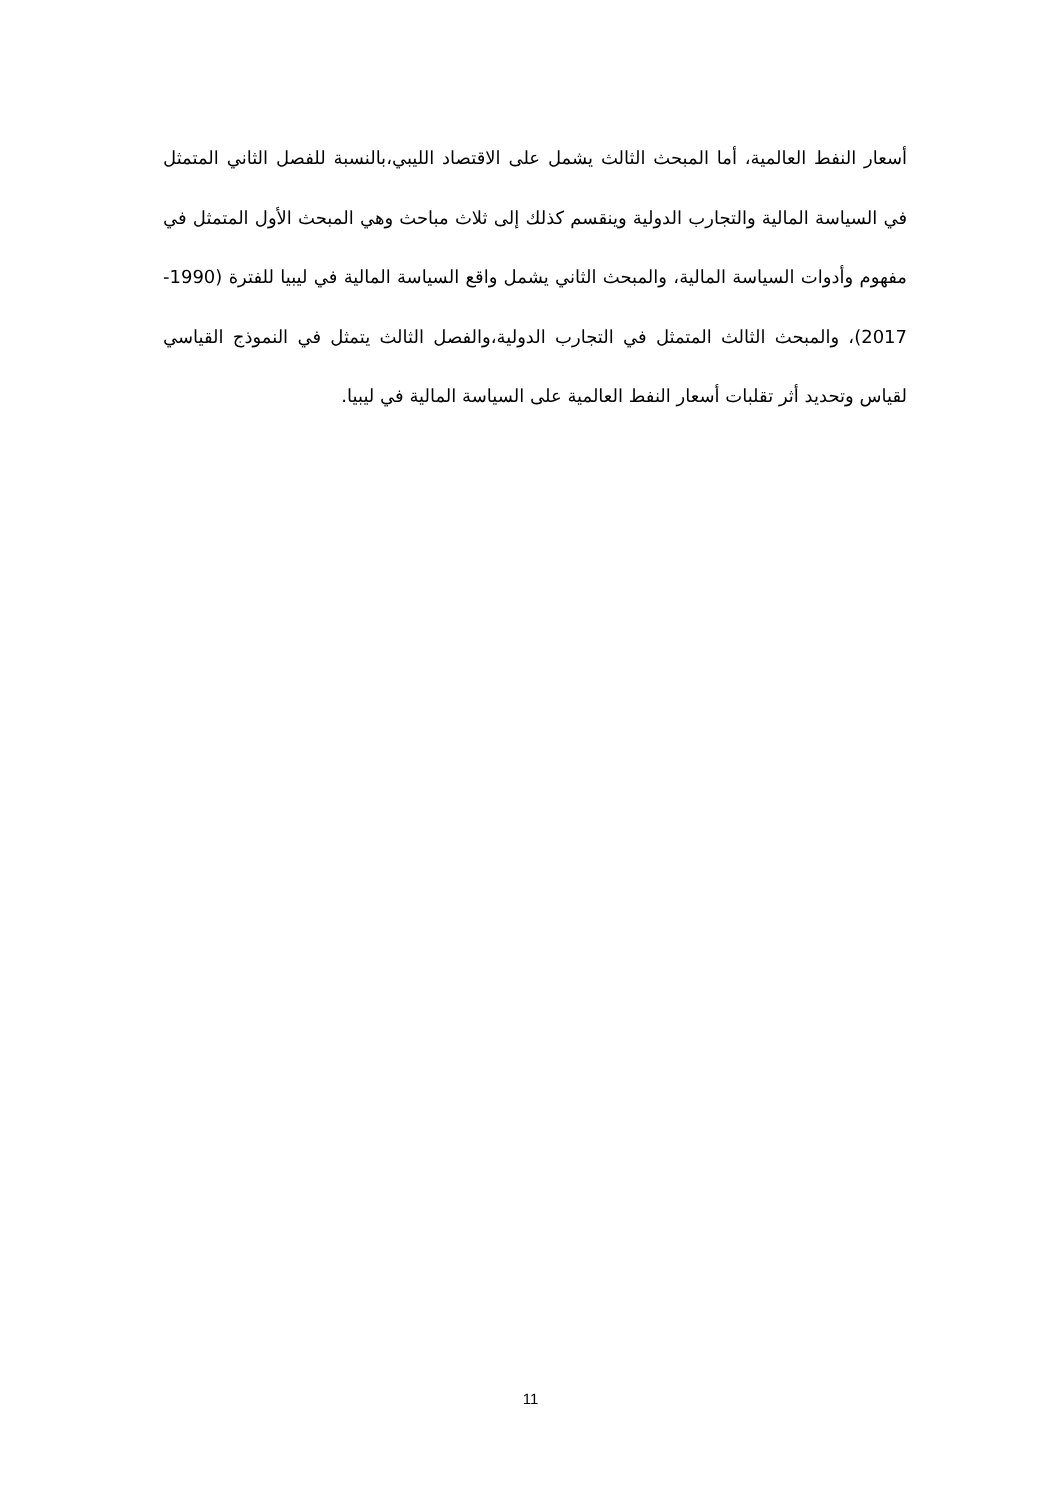أسعار النفط العالمية، أما المبحث الثالث يشمل على الاقتصاد الليبي،بالنسبة للفصل الثاني المتمثل في السياسة المالية والتجارب الدولية وينقسم كذلك إلى ثلاث مباحث وهي المبحث الأول المتمثل في مفهوم وأدوات السياسة المالية، والمبحث الثاني يشمل واقع السياسة المالية في ليبيا للفترة (1990-2017)، والمبحث الثالث المتمثل في التجارب الدولية،والفصل الثالث يتمثل في النموذج القياسي لقياس وتحديد أثر تقلبات أسعار النفط العالمية على السياسة المالية في ليبيا.
11